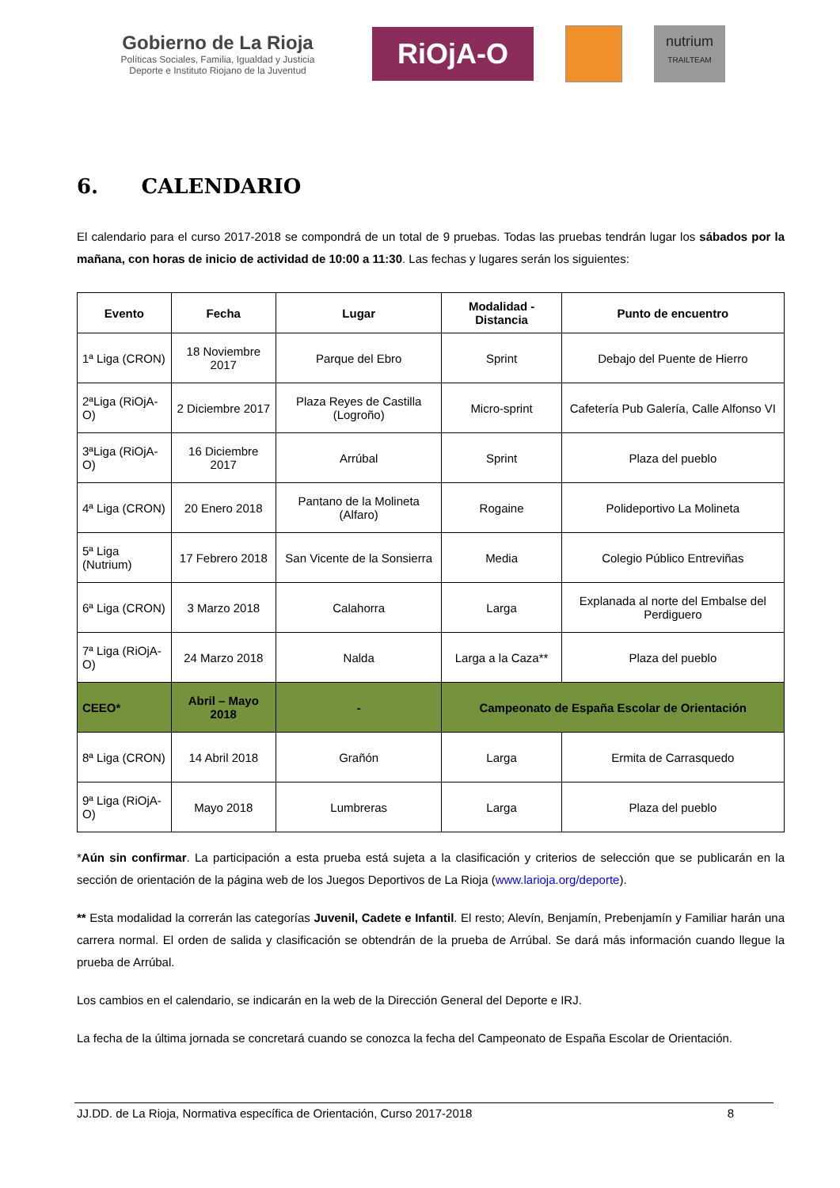Gobierno de La Rioja
Políticas Sociales, Familia, Igualdad y Justicia
Deporte e Instituto Riojano de la Juventud
RiOjA-O
nutrium
TRAILTEAM
6. CALENDARIO
El calendario para el curso 2017-2018 se compondrá de un total de 9 pruebas. Todas las pruebas tendrán lugar los sábados por la mañana, con horas de inicio de actividad de 10:00 a 11:30. Las fechas y lugares serán los siguientes:
| Evento | Fecha | Lugar | Modalidad - Distancia | Punto de encuentro |
| --- | --- | --- | --- | --- |
| 1ª Liga (CRON) | 18 Noviembre 2017 | Parque del Ebro | Sprint | Debajo del Puente de Hierro |
| 2ªLiga (RiOjA-O) | 2 Diciembre 2017 | Plaza Reyes de Castilla (Logroño) | Micro-sprint | Cafetería Pub Galería, Calle Alfonso VI |
| 3ªLiga (RiOjA-O) | 16 Diciembre 2017 | Arrúbal | Sprint | Plaza del pueblo |
| 4ª Liga (CRON) | 20 Enero 2018 | Pantano de la Molineta (Alfaro) | Rogaine | Polideportivo La Molineta |
| 5ª Liga (Nutrium) | 17 Febrero 2018 | San Vicente de la Sonsierra | Media | Colegio Público Entreviñas |
| 6ª Liga (CRON) | 3 Marzo 2018 | Calahorra | Larga | Explanada al norte del Embalse del Perdiguero |
| 7ª Liga (RiOjA-O) | 24 Marzo 2018 | Nalda | Larga a la Caza** | Plaza del pueblo |
| CEEO* | Abril – Mayo 2018 | - | Campeonato de España Escolar de Orientación | |
| 8ª Liga (CRON) | 14 Abril 2018 | Grañón | Larga | Ermita de Carrasquedo |
| 9ª Liga (RiOjA-O) | Mayo 2018 | Lumbreras | Larga | Plaza del pueblo |
*Aún sin confirmar. La participación a esta prueba está sujeta a la clasificación y criterios de selección que se publicarán en la sección de orientación de la página web de los Juegos Deportivos de La Rioja (www.larioja.org/deporte).
** Esta modalidad la correrán las categorías Juvenil, Cadete e Infantil. El resto; Alevín, Benjamín, Prebenjamín y Familiar harán una carrera normal. El orden de salida y clasificación se obtendrán de la prueba de Arrúbal. Se dará más información cuando llegue la prueba de Arrúbal.
Los cambios en el calendario, se indicarán en la web de la Dirección General del Deporte e IRJ.
La fecha de la última jornada se concretará cuando se conozca la fecha del Campeonato de España Escolar de Orientación.
JJ.DD. de La Rioja, Normativa específica de Orientación, Curso 2017-2018 8